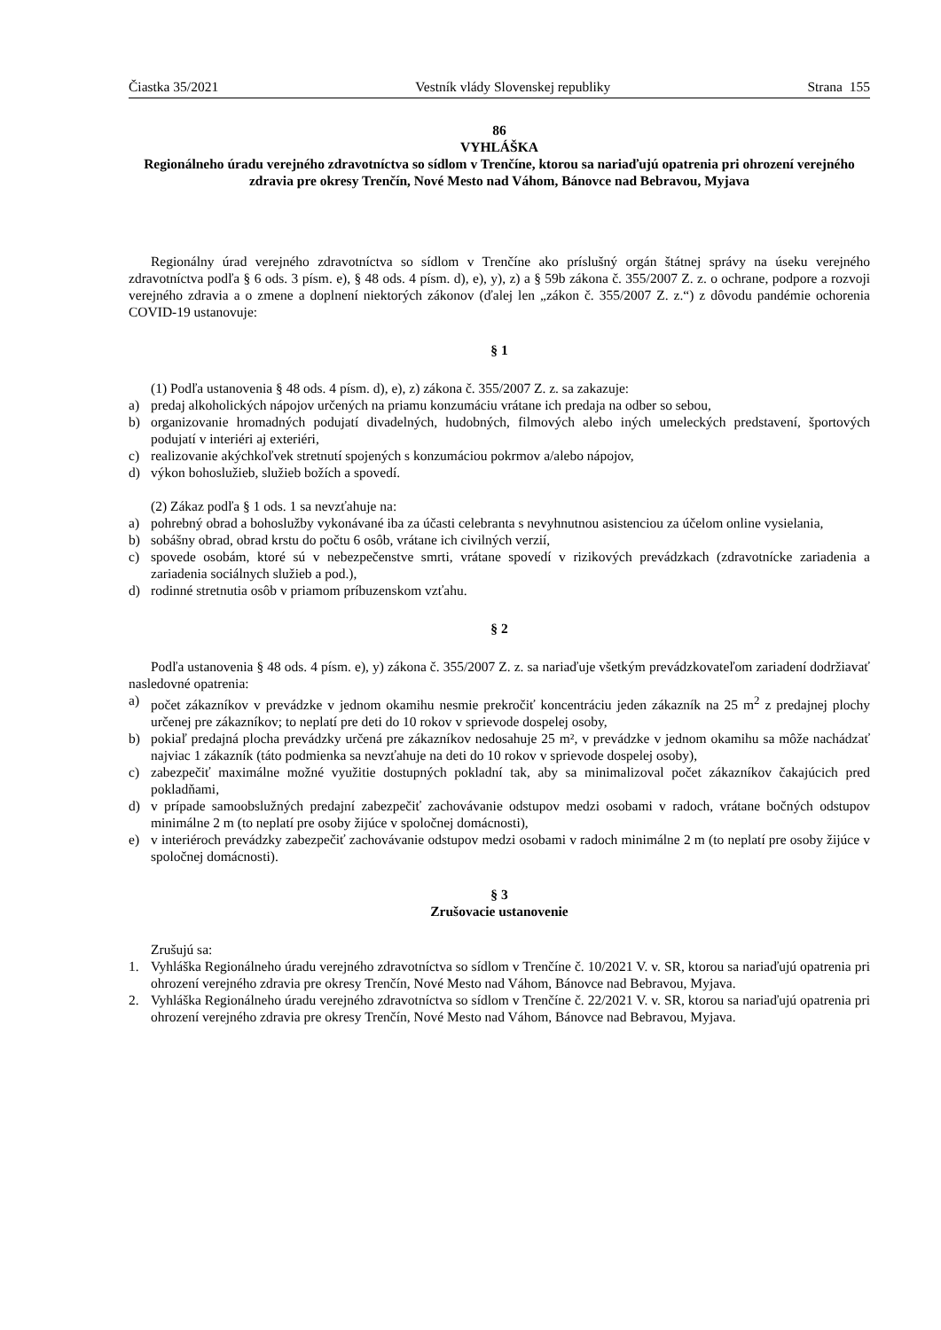Čiastka 35/2021 Vestník vlády Slovenskej republiky Strana 155
86
VYHLÁŠKA
Regionálneho úradu verejného zdravotníctva so sídlom v Trenčíne, ktorou sa nariaďujú opatrenia pri ohrození verejného zdravia pre okresy Trenčín, Nové Mesto nad Váhom, Bánovce nad Bebravou, Myjava
Regionálny úrad verejného zdravotníctva so sídlom v Trenčíne ako príslušný orgán štátnej správy na úseku verejného zdravotníctva podľa § 6 ods. 3 písm. e), § 48 ods. 4 písm. d), e), y), z) a § 59b zákona č. 355/2007 Z. z. o ochrane, podpore a rozvoji verejného zdravia a o zmene a doplnení niektorých zákonov (ďalej len „zákon č. 355/2007 Z. z.“) z dôvodu pandémie ochorenia COVID-19 ustanovuje:
§ 1
(1) Podľa ustanovenia § 48 ods. 4 písm. d), e), z) zákona č. 355/2007 Z. z. sa zakazuje:
a) predaj alkoholických nápojov určených na priamu konzumáciu vrátane ich predaja na odber so sebou,
b) organizovanie hromadných podujatí divadelných, hudobných, filmových alebo iných umeleckých predstavení, športových podujatí v interiéri aj exteriéri,
c) realizovanie akýchkoľvek stretnutí spojených s konzumáciou pokrmov a/alebo nápojov,
d) výkon bohoslužieb, služieb božích a spovedí.
(2) Zákaz podľa § 1 ods. 1 sa nevzťahuje na:
a) pohrebný obrad a bohoslužby vykonávané iba za účasti celebranta s nevyhnutnou asistenciou za účelom online vysielania,
b) sobášny obrad, obrad krstu do počtu 6 osôb, vrátane ich civilných verzií,
c) spovede osobám, ktoré sú v nebezpečenstve smrti, vrátane spovedí v rizikových prevádzkach (zdravotnícke zariadenia a zariadenia sociálnych služieb a pod.),
d) rodinné stretnutia osôb v priamom príbuzenskom vzťahu.
§ 2
Podľa ustanovenia § 48 ods. 4 písm. e), y) zákona č. 355/2007 Z. z. sa nariaďuje všetkým prevádzkovateľom zariadení dodržiavať nasledovné opatrenia:
a) počet zákazníkov v prevádzke v jednom okamihu nesmie prekročiť koncentráciu jeden zákazník na 25 m<sup>2</sup> z predajnej plochy určenej pre zákazníkov; to neplatí pre deti do 10 rokov v sprievode dospelej osoby,
b) pokiaľ predajná plocha prevádzky určená pre zákazníkov nedosahuje 25 m², v prevádzke v jednom okamihu sa môže nachádzať najviac 1 zákazník (táto podmienka sa nevzťahuje na deti do 10 rokov v sprievode dospelej osoby),
c) zabezpečiť maximálne možné využitie dostupných pokladní tak, aby sa minimalizoval počet zákazníkov čakajúcich pred pokladňami,
d) v prípade samoobslužných predajní zabezpečiť zachovávanie odstupov medzi osobami v radoch, vrátane bočných odstupov minimálne 2 m (to neplatí pre osoby žijúce v spoločnej domácnosti),
e) v interiéroch prevádzky zabezpečiť zachovávanie odstupov medzi osobami v radoch minimálne 2 m (to neplatí pre osoby žijúce v spoločnej domácnosti).
§ 3
Zrušovacie ustanovenie
Zrušujú sa:
1. Vyhláška Regionálneho úradu verejného zdravotníctva so sídlom v Trenčíne č. 10/2021 V. v. SR, ktorou sa nariaďujú opatrenia pri ohrození verejného zdravia pre okresy Trenčín, Nové Mesto nad Váhom, Bánovce nad Bebravou, Myjava.
2. Vyhláška Regionálneho úradu verejného zdravotníctva so sídlom v Trenčíne č. 22/2021 V. v. SR, ktorou sa nariaďujú opatrenia pri ohrození verejného zdravia pre okresy Trenčín, Nové Mesto nad Váhom, Bánovce nad Bebravou, Myjava.